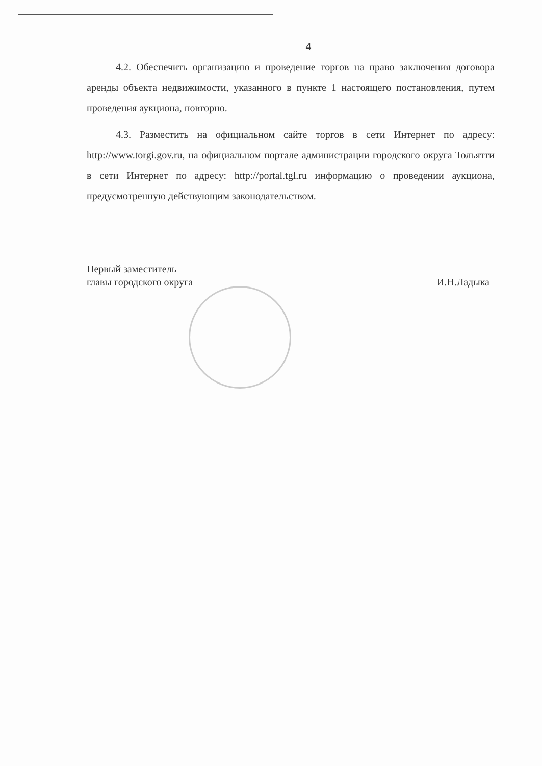4
4.2. Обеспечить организацию и проведение торгов на право заключения договора аренды объекта недвижимости, указанного в пункте 1 настоящего постановления, путем проведения аукциона, повторно.
4.3. Разместить на официальном сайте торгов в сети Интернет по адресу: http://www.torgi.gov.ru, на официальном портале администрации городского округа Тольятти в сети Интернет по адресу: http://portal.tgl.ru информацию о проведении аукциона, предусмотренную действующим законодательством.
Первый заместитель
главы городского округа
И.Н.Ладыка